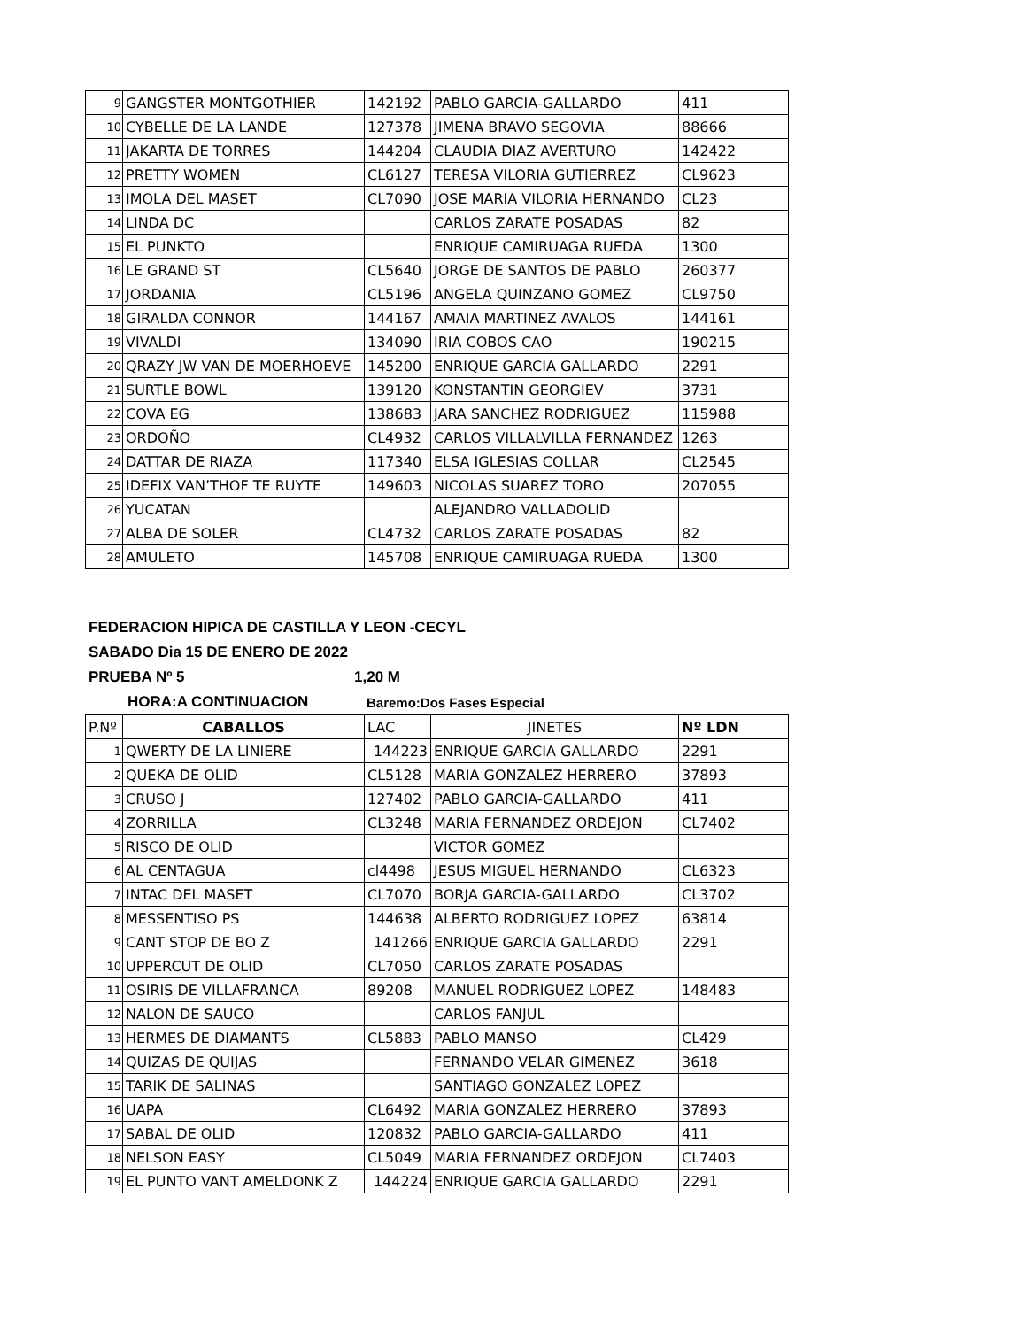| 9 | GANGSTER MONTGOTHIER | 142192 | PABLO GARCIA-GALLARDO | 411 |
| 10 | CYBELLE DE LA LANDE | 127378 | JIMENA BRAVO SEGOVIA | 88666 |
| 11 | JAKARTA DE TORRES | 144204 | CLAUDIA DIAZ AVERTURO | 142422 |
| 12 | PRETTY WOMEN | CL6127 | TERESA VILORIA GUTIERREZ | CL9623 |
| 13 | IMOLA DEL MASET | CL7090 | JOSE MARIA VILORIA HERNANDO | CL23 |
| 14 | LINDA DC | | CARLOS ZARATE POSADAS | 82 |
| 15 | EL PUNKTO | | ENRIQUE CAMIRUAGA RUEDA | 1300 |
| 16 | LE GRAND ST | CL5640 | JORGE DE SANTOS DE PABLO | 260377 |
| 17 | JORDANIA | CL5196 | ANGELA QUINZANO GOMEZ | CL9750 |
| 18 | GIRALDA CONNOR | 144167 | AMAIA MARTINEZ AVALOS | 144161 |
| 19 | VIVALDI | 134090 | IRIA COBOS CAO | 190215 |
| 20 | QRAZY JW VAN DE MOERHOEVE | 145200 | ENRIQUE GARCIA GALLARDO | 2291 |
| 21 | SURTLE BOWL | 139120 | KONSTANTIN GEORGIEV | 3731 |
| 22 | COVA EG | 138683 | JARA SANCHEZ RODRIGUEZ | 115988 |
| 23 | ORDOÑO | CL4932 | CARLOS VILLALVILLA FERNANDEZ | 1263 |
| 24 | DATTAR DE RIAZA | 117340 | ELSA IGLESIAS COLLAR | CL2545 |
| 25 | IDEFIX VAN’THOF TE RUYTE | 149603 | NICOLAS SUAREZ TORO | 207055 |
| 26 | YUCATAN | | ALEJANDRO VALLADOLID | |
| 27 | ALBA DE SOLER | CL4732 | CARLOS ZARATE POSADAS | 82 |
| 28 | AMULETO | 145708 | ENRIQUE CAMIRUAGA RUEDA | 1300 |
FEDERACION HIPICA DE CASTILLA Y LEON -CECYL
SABADO Dia 15 DE ENERO DE 2022
PRUEBA Nº 5 1,20 M
HORA:A CONTINUACION Baremo:Dos Fases Especial
| P.Nº | CABALLOS | LAC | JINETES | Nº LDN |
| --- | --- | --- | --- | --- |
| 1 | QWERTY DE LA LINIERE | 144223 | ENRIQUE GARCIA GALLARDO | 2291 |
| 2 | QUEKA DE OLID | CL5128 | MARIA GONZALEZ HERRERO | 37893 |
| 3 | CRUSO J | 127402 | PABLO GARCIA-GALLARDO | 411 |
| 4 | ZORRILLA | CL3248 | MARIA FERNANDEZ ORDEJON | CL7402 |
| 5 | RISCO DE OLID | | VICTOR GOMEZ | |
| 6 | AL CENTAGUA | cl4498 | JESUS MIGUEL HERNANDO | CL6323 |
| 7 | INTAC DEL MASET | CL7070 | BORJA GARCIA-GALLARDO | CL3702 |
| 8 | MESSENTISO PS | 144638 | ALBERTO RODRIGUEZ LOPEZ | 63814 |
| 9 | CANT STOP DE BO Z | 141266 | ENRIQUE GARCIA GALLARDO | 2291 |
| 10 | UPPERCUT DE OLID | CL7050 | CARLOS ZARATE POSADAS | |
| 11 | OSIRIS DE VILLAFRANCA | 89208 | MANUEL RODRIGUEZ LOPEZ | 148483 |
| 12 | NALON DE SAUCO | | CARLOS FANJUL | |
| 13 | HERMES DE DIAMANTS | CL5883 | PABLO MANSO | CL429 |
| 14 | QUIZAS DE QUIJAS | | FERNANDO VELAR GIMENEZ | 3618 |
| 15 | TARIK DE SALINAS | | SANTIAGO GONZALEZ LOPEZ | |
| 16 | UAPA | CL6492 | MARIA GONZALEZ HERRERO | 37893 |
| 17 | SABAL DE OLID | 120832 | PABLO GARCIA-GALLARDO | 411 |
| 18 | NELSON EASY | CL5049 | MARIA FERNANDEZ ORDEJON | CL7403 |
| 19 | EL PUNTO VANT AMELDONK Z | 144224 | ENRIQUE GARCIA GALLARDO | 2291 |